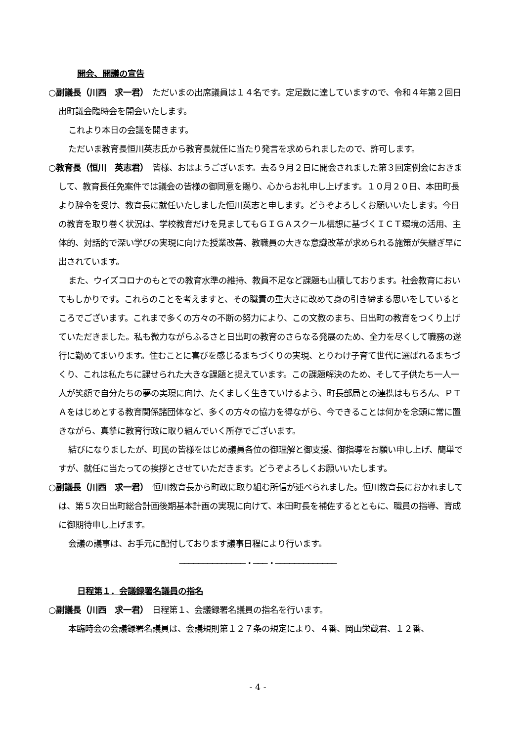開会、開議の宣告
○副議長（川西　求一君）　ただいまの出席議員は１４名です。定足数に達していますので、令和４年第２回日出町議会臨時会を開会いたします。
これより本日の会議を開きます。
ただいま教育長恒川英志氏から教育長就任に当たり発言を求められましたので、許可します。
○教育長（恒川　英志君）　皆様、おはようございます。去る９月２日に開会されました第３回定例会におきまして、教育長任免案件では議会の皆様の御同意を賜り、心からお礼申し上げます。１０月２０日、本田町長より辞令を受け、教育長に就任いたしました恒川英志と申します。どうぞよろしくお願いいたします。今日の教育を取り巻く状況は、学校教育だけを見ましてもＧＩＧＡスクール構想に基づくＩＣＴ環境の活用、主体的、対話的で深い学びの実現に向けた授業改善、教職員の大きな意識改革が求められる施策が矢継ぎ早に出されています。
また、ウイズコロナのもとでの教育水準の維持、教員不足など課題も山積しております。社会教育においてもしかりです。これらのことを考えますと、その職責の重大さに改めて身の引き締まる思いをしているところでございます。これまで多くの方々の不断の努力により、この文教のまち、日出町の教育をつくり上げていただきました。私も微力ながらふるさと日出町の教育のさらなる発展のため、全力を尽くして職務の遂行に勤めてまいります。住むことに喜びを感じるまちづくりの実現、とりわけ子育て世代に選ばれるまちづくり、これは私たちに課せられた大きな課題と捉えています。この課題解決のため、そして子供たち一人一人が笑顔で自分たちの夢の実現に向け、たくましく生きていけるよう、町長部局との連携はもちろん、ＰＴＡをはじめとする教育関係諸団体など、多くの方々の協力を得ながら、今できることは何かを念頭に常に置きながら、真摯に教育行政に取り組んでいく所存でございます。
結びになりましたが、町民の皆様をはじめ議員各位の御理解と御支援、御指導をお願い申し上げ、簡単ですが、就任に当たっての挨拶とさせていただきます。どうぞよろしくお願いいたします。
○副議長（川西　求一君）　恒川教育長から町政に取り組む所信が述べられました。恒川教育長におかれましては、第５次日出町総合計画後期基本計画の実現に向けて、本田町長を補佐するとともに、職員の指導、育成に御期待申し上げます。
会議の議事は、お手元に配付しております議事日程により行います。
──────────────・───・─────────────
日程第１．会議録署名議員の指名
○副議長（川西　求一君）　日程第１、会議録署名議員の指名を行います。
本臨時会の会議録署名議員は、会議規則第１２７条の規定により、４番、岡山栄蔵君、１２番、
- 4 -